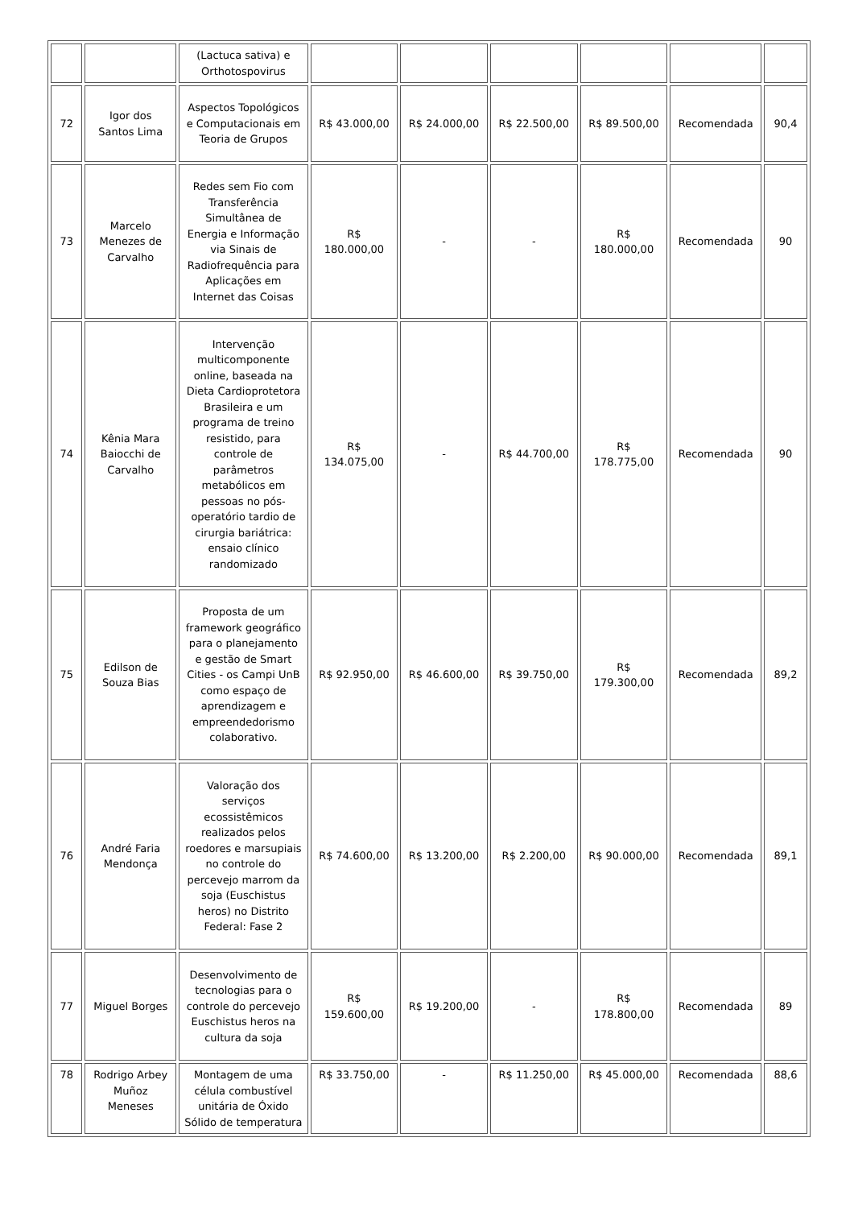| | | (Lactuca sativa) e Orthotospovirus | | | | | | |
| 72 | Igor dos Santos Lima | Aspectos Topológicos e Computacionais em Teoria de Grupos | R$ 43.000,00 | R$ 24.000,00 | R$ 22.500,00 | R$ 89.500,00 | Recomendada | 90,4 |
| 73 | Marcelo Menezes de Carvalho | Redes sem Fio com Transferência Simultânea de Energia e Informação via Sinais de Radiofrequência para Aplicações em Internet das Coisas | R$ 180.000,00 | - | - | R$ 180.000,00 | Recomendada | 90 |
| 74 | Kênia Mara Baiocchi de Carvalho | Intervenção multicomponente online, baseada na Dieta Cardioprotetora Brasileira e um programa de treino resistido, para controle de parâmetros metabólicos em pessoas no pós-operatório tardio de cirurgia bariátrica: ensaio clínico randomizado | R$ 134.075,00 | - | R$ 44.700,00 | R$ 178.775,00 | Recomendada | 90 |
| 75 | Edilson de Souza Bias | Proposta de um framework geográfico para o planejamento e gestão de Smart Cities - os Campi UnB como espaço de aprendizagem e empreendedorismo colaborativo. | R$ 92.950,00 | R$ 46.600,00 | R$ 39.750,00 | R$ 179.300,00 | Recomendada | 89,2 |
| 76 | André Faria Mendonça | Valoração dos serviços ecossistêmicos realizados pelos roedores e marsupiais no controle do percevejo marrom da soja (Euschistus heros) no Distrito Federal: Fase 2 | R$ 74.600,00 | R$ 13.200,00 | R$ 2.200,00 | R$ 90.000,00 | Recomendada | 89,1 |
| 77 | Miguel Borges | Desenvolvimento de tecnologias para o controle do percevejo Euschistus heros na cultura da soja | R$ 159.600,00 | R$ 19.200,00 | - | R$ 178.800,00 | Recomendada | 89 |
| 78 | Rodrigo Arbey Muñoz Meneses | Montagem de uma célula combustível unitária de Óxido Sólido de temperatura | R$ 33.750,00 | - | R$ 11.250,00 | R$ 45.000,00 | Recomendada | 88,6 |